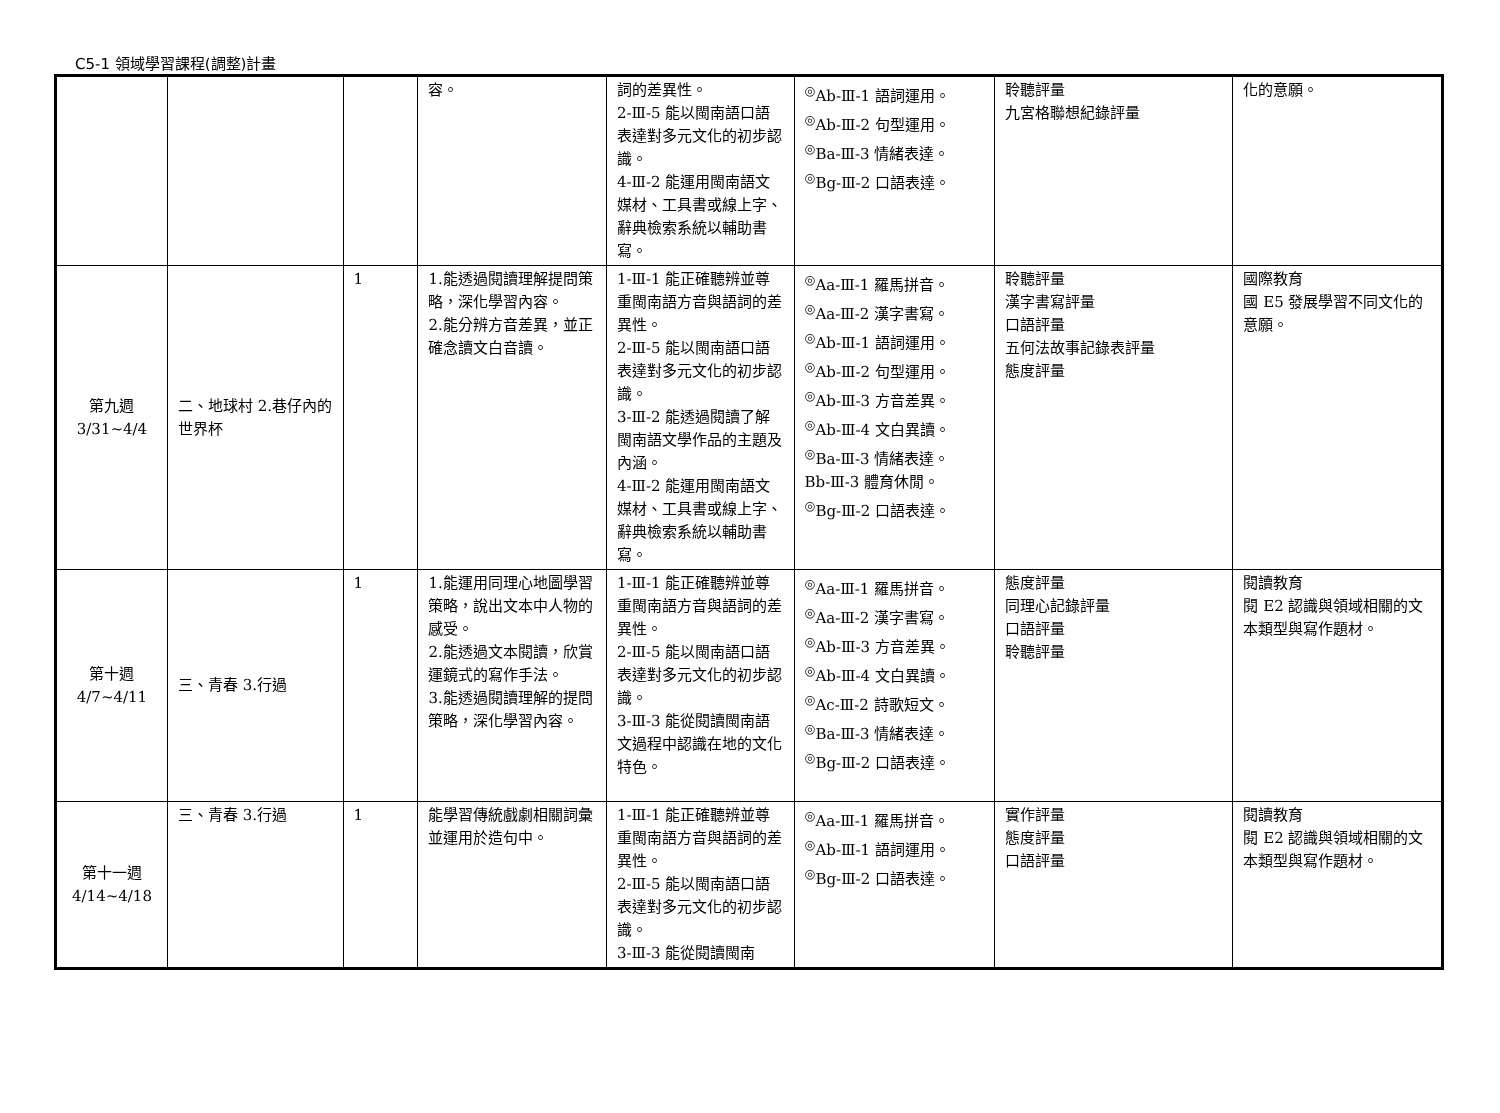C5-1 領域學習課程(調整)計畫
| | | | 容。 | 詞的差異性。 2-Ⅲ-5 能以閩南語口語表達對多元文化的初步認識。 4-Ⅲ-2 能運用閩南語文媒材、工具書或線上字、辭典檢索系統以輔助書寫。 | <sup>◎</sup>Ab-Ⅲ-1 語詞運用。 <sup>◎</sup>Ab-Ⅲ-2 句型運用。 <sup>◎</sup>Ba-Ⅲ-3 情緒表達。 <sup>◎</sup>Bg-Ⅲ-2 口語表達。 | 聆聽評量 九宮格聯想紀錄評量 | 化的意願。 |
| 第九週 3/31~4/4 | 二、地球村 2.巷仔內的世界杯 | 1 | 1.能透過閱讀理解提問策略，深化學習內容。 2.能分辨方音差異，並正確念讀文白音讀。 | 1-Ⅲ-1 能正確聽辨並尊重閩南語方音與語詞的差異性。 2-Ⅲ-5 能以閩南語口語表達對多元文化的初步認識。 3-Ⅲ-2 能透過閱讀了解閩南語文學作品的主題及內涵。 4-Ⅲ-2 能運用閩南語文媒材、工具書或線上字、辭典檢索系統以輔助書寫。 | <sup>◎</sup>Aa-Ⅲ-1 羅馬拼音。 <sup>◎</sup>Aa-Ⅲ-2 漢字書寫。 <sup>◎</sup>Ab-Ⅲ-1 語詞運用。 <sup>◎</sup>Ab-Ⅲ-2 句型運用。 <sup>◎</sup>Ab-Ⅲ-3 方音差異。 <sup>◎</sup>Ab-Ⅲ-4 文白異讀。 <sup>◎</sup>Ba-Ⅲ-3 情緒表達。 Bb-Ⅲ-3 體育休閒。 <sup>◎</sup>Bg-Ⅲ-2 口語表達。 | 聆聽評量 漢字書寫評量 口語評量 五何法故事記錄表評量 態度評量 | 國際教育 國 E5 發展學習不同文化的意願。 |
| 第十週 4/7~4/11 | 三、青春 3.行過 | 1 | 1.能運用同理心地圖學習策略，說出文本中人物的感受。 2.能透過文本閱讀，欣賞運鏡式的寫作手法。 3.能透過閱讀理解的提問策略，深化學習內容。 | 1-Ⅲ-1 能正確聽辨並尊重閩南語方音與語詞的差異性。 2-Ⅲ-5 能以閩南語口語表達對多元文化的初步認識。 3-Ⅲ-3 能從閱讀閩南語文過程中認識在地的文化特色。 | <sup>◎</sup>Aa-Ⅲ-1 羅馬拼音。 <sup>◎</sup>Aa-Ⅲ-2 漢字書寫。 <sup>◎</sup>Ab-Ⅲ-3 方音差異。 <sup>◎</sup>Ab-Ⅲ-4 文白異讀。 <sup>◎</sup>Ac-Ⅲ-2 詩歌短文。 <sup>◎</sup>Ba-Ⅲ-3 情緒表達。 <sup>◎</sup>Bg-Ⅲ-2 口語表達。 | 態度評量 同理心記錄評量 口語評量 聆聽評量 | 閱讀教育 閱 E2 認識與領域相關的文本類型與寫作題材。 |
| 第十一週 4/14~4/18 | 三、青春 3.行過 | 1 | 能學習傳統戲劇相關詞彙並運用於造句中。 | 1-Ⅲ-1 能正確聽辨並尊重閩南語方音與語詞的差異性。 2-Ⅲ-5 能以閩南語口語表達對多元文化的初步認識。 3-Ⅲ-3 能從閱讀閩南 | <sup>◎</sup>Aa-Ⅲ-1 羅馬拼音。 <sup>◎</sup>Ab-Ⅲ-1 語詞運用。 <sup>◎</sup>Bg-Ⅲ-2 口語表達。 | 實作評量 態度評量 口語評量 | 閱讀教育 閱 E2 認識與領域相關的文本類型與寫作題材。 |